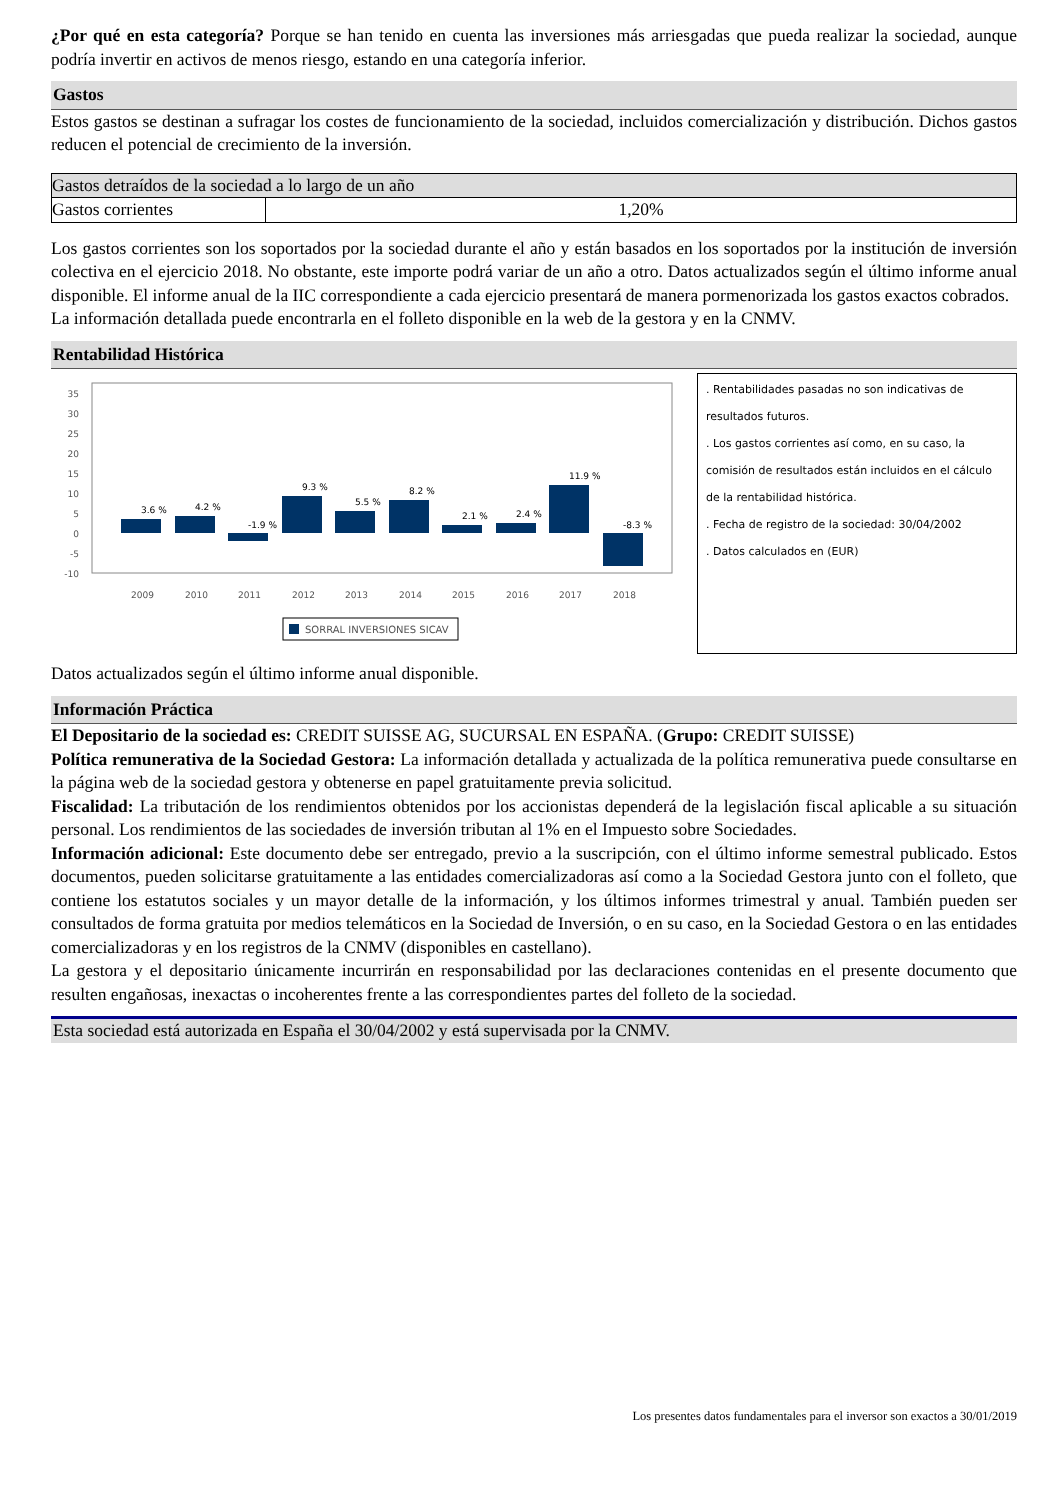¿Por qué en esta categoría? Porque se han tenido en cuenta las inversiones más arriesgadas que pueda realizar la sociedad, aunque podría invertir en activos de menos riesgo, estando en una categoría inferior.
Gastos
Estos gastos se destinan a sufragar los costes de funcionamiento de la sociedad, incluidos comercialización y distribución. Dichos gastos reducen el potencial de crecimiento de la inversión.
| Gastos detraídos de la sociedad a lo largo de un año | |
| Gastos corrientes | 1,20% |
Los gastos corrientes son los soportados por la sociedad durante el año y están basados en los soportados por la institución de inversión colectiva en el ejercicio 2018. No obstante, este importe podrá variar de un año a otro. Datos actualizados según el último informe anual disponible. El informe anual de la IIC correspondiente a cada ejercicio presentará de manera pormenorizada los gastos exactos cobrados.
La información detallada puede encontrarla en el folleto disponible en la web de la gestora y en la CNMV.
Rentabilidad Histórica
35
30
25
20
15
10
5
0
-5
-10
3.6 %
4.2 %
-1.9 %
9.3 %
5.5 %
8.2 %
2.1 %
2.4 %
11.9 %
-8.3 %
2009
2010
2011
2012
2013
2014
2015
2016
2017
2018
SORRAL INVERSIONES SICAV
. Rentabilidades pasadas no son indicativas de
resultados futuros.
. Los gastos corrientes así como, en su caso, la
comisión de resultados están incluidos en el cálculo
de la rentabilidad histórica.
. Fecha de registro de la sociedad: 30/04/2002
. Datos calculados en (EUR)
Datos actualizados según el último informe anual disponible.
Información Práctica
El Depositario de la sociedad es: CREDIT SUISSE AG, SUCURSAL EN ESPAÑA. (Grupo: CREDIT SUISSE)
Política remunerativa de la Sociedad Gestora: La información detallada y actualizada de la política remunerativa puede consultarse en la página web de la sociedad gestora y obtenerse en papel gratuitamente previa solicitud.
Fiscalidad: La tributación de los rendimientos obtenidos por los accionistas dependerá de la legislación fiscal aplicable a su situación personal. Los rendimientos de las sociedades de inversión tributan al 1% en el Impuesto sobre Sociedades.
Información adicional: Este documento debe ser entregado, previo a la suscripción, con el último informe semestral publicado. Estos documentos, pueden solicitarse gratuitamente a las entidades comercializadoras así como a la Sociedad Gestora junto con el folleto, que contiene los estatutos sociales y un mayor detalle de la información, y los últimos informes trimestral y anual. También pueden ser consultados de forma gratuita por medios telemáticos en la Sociedad de Inversión, o en su caso, en la Sociedad Gestora o en las entidades comercializadoras y en los registros de la CNMV (disponibles en castellano).
La gestora y el depositario únicamente incurrirán en responsabilidad por las declaraciones contenidas en el presente documento que resulten engañosas, inexactas o incoherentes frente a las correspondientes partes del folleto de la sociedad.
Esta sociedad está autorizada en España el 30/04/2002 y está supervisada por la CNMV.
Los presentes datos fundamentales para el inversor son exactos a 30/01/2019